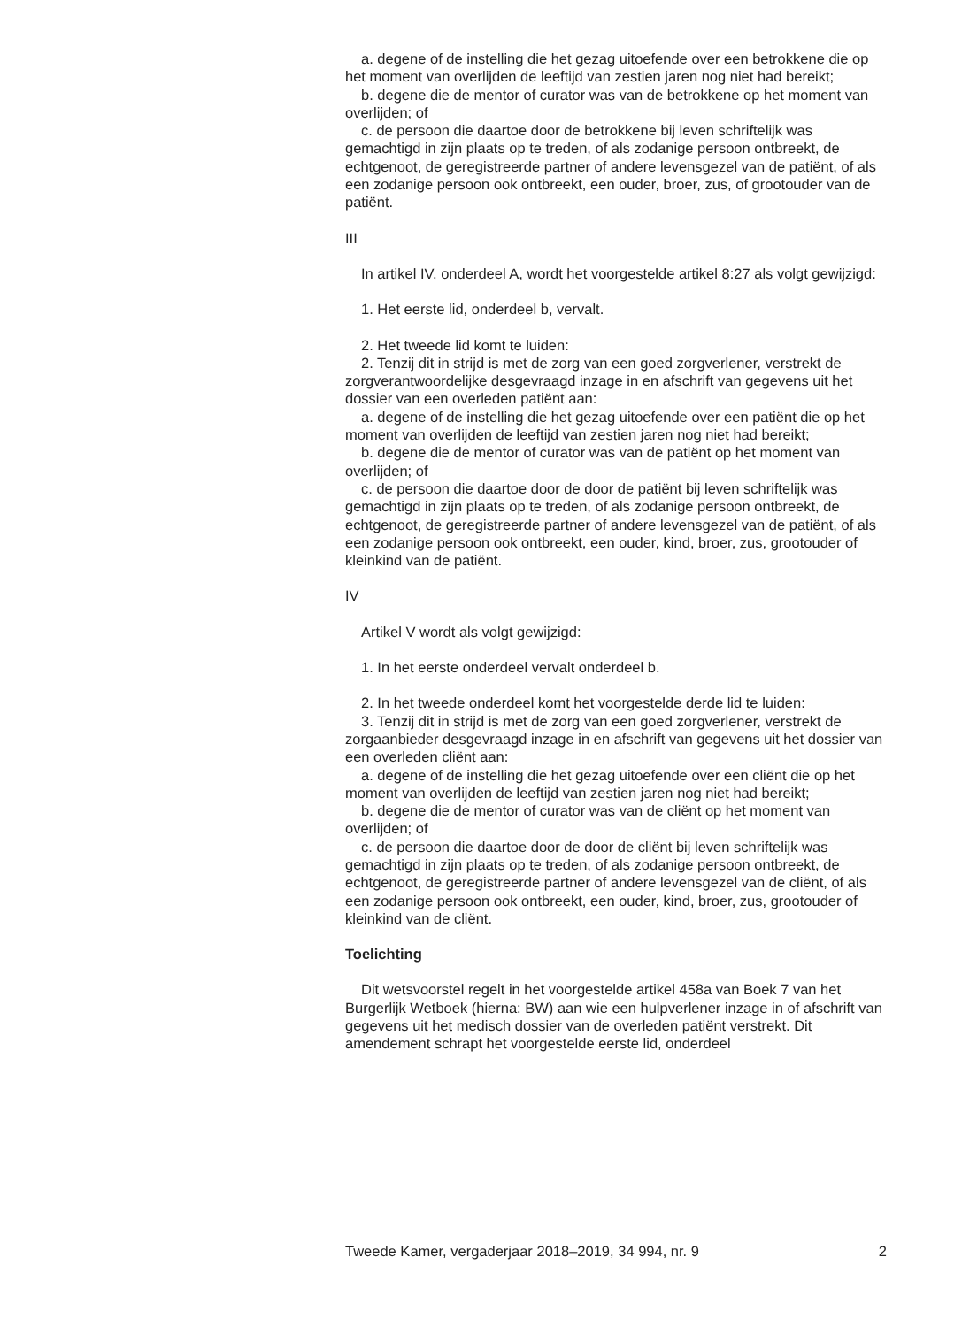a. degene of de instelling die het gezag uitoefende over een betrokkene die op het moment van overlijden de leeftijd van zestien jaren nog niet had bereikt;
b. degene die de mentor of curator was van de betrokkene op het moment van overlijden; of
c. de persoon die daartoe door de betrokkene bij leven schriftelijk was gemachtigd in zijn plaats op te treden, of als zodanige persoon ontbreekt, de echtgenoot, de geregistreerde partner of andere levensgezel van de patiënt, of als een zodanige persoon ook ontbreekt, een ouder, broer, zus, of grootouder van de patiënt.
III
In artikel IV, onderdeel A, wordt het voorgestelde artikel 8:27 als volgt gewijzigd:
1. Het eerste lid, onderdeel b, vervalt.
2. Het tweede lid komt te luiden:
2. Tenzij dit in strijd is met de zorg van een goed zorgverlener, verstrekt de zorgverantwoordelijke desgevraagd inzage in en afschrift van gegevens uit het dossier van een overleden patiënt aan:
a. degene of de instelling die het gezag uitoefende over een patiënt die op het moment van overlijden de leeftijd van zestien jaren nog niet had bereikt;
b. degene die de mentor of curator was van de patiënt op het moment van overlijden; of
c. de persoon die daartoe door de door de patiënt bij leven schriftelijk was gemachtigd in zijn plaats op te treden, of als zodanige persoon ontbreekt, de echtgenoot, de geregistreerde partner of andere levensgezel van de patiënt, of als een zodanige persoon ook ontbreekt, een ouder, kind, broer, zus, grootouder of kleinkind van de patiënt.
IV
Artikel V wordt als volgt gewijzigd:
1. In het eerste onderdeel vervalt onderdeel b.
2. In het tweede onderdeel komt het voorgestelde derde lid te luiden:
3. Tenzij dit in strijd is met de zorg van een goed zorgverlener, verstrekt de zorgaanbieder desgevraagd inzage in en afschrift van gegevens uit het dossier van een overleden cliënt aan:
a. degene of de instelling die het gezag uitoefende over een cliënt die op het moment van overlijden de leeftijd van zestien jaren nog niet had bereikt;
b. degene die de mentor of curator was van de cliënt op het moment van overlijden; of
c. de persoon die daartoe door de door de cliënt bij leven schriftelijk was gemachtigd in zijn plaats op te treden, of als zodanige persoon ontbreekt, de echtgenoot, de geregistreerde partner of andere levensgezel van de cliënt, of als een zodanige persoon ook ontbreekt, een ouder, kind, broer, zus, grootouder of kleinkind van de cliënt.
Toelichting
Dit wetsvoorstel regelt in het voorgestelde artikel 458a van Boek 7 van het Burgerlijk Wetboek (hierna: BW) aan wie een hulpverlener inzage in of afschrift van gegevens uit het medisch dossier van de overleden patiënt verstrekt. Dit amendement schrapt het voorgestelde eerste lid, onderdeel
Tweede Kamer, vergaderjaar 2018–2019, 34 994, nr. 9 2